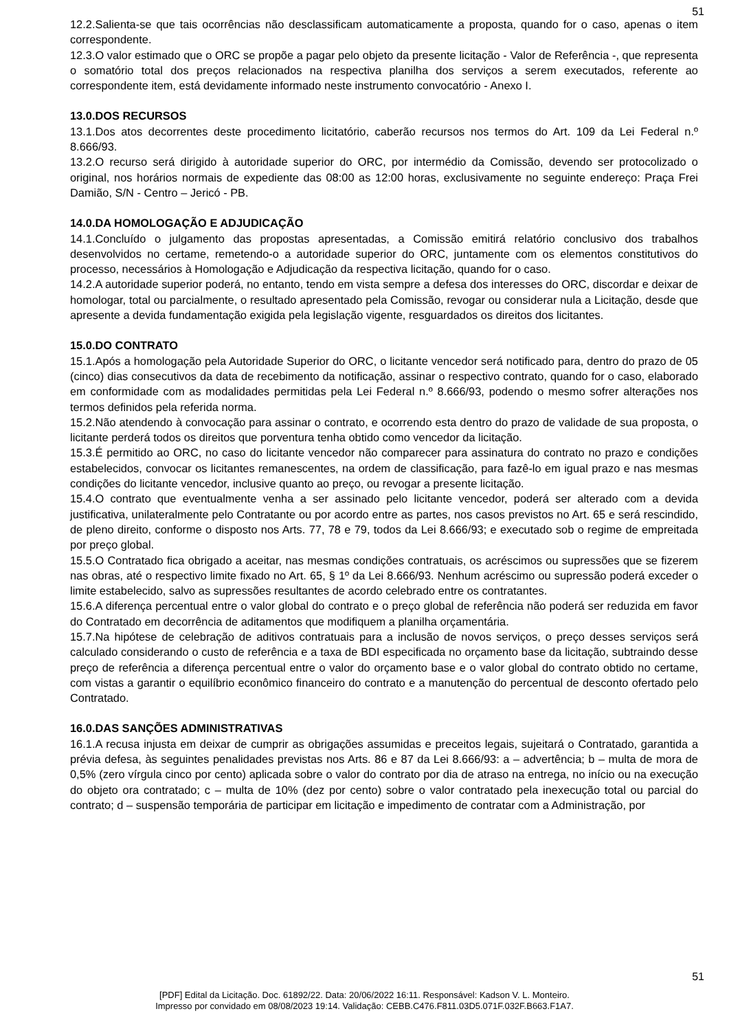51
12.2.Salienta-se que tais ocorrências não desclassificam automaticamente a proposta, quando for o caso, apenas o item correspondente.
12.3.O valor estimado que o ORC se propõe a pagar pelo objeto da presente licitação - Valor de Referência -, que representa o somatório total dos preços relacionados na respectiva planilha dos serviços a serem executados, referente ao correspondente item, está devidamente informado neste instrumento convocatório - Anexo I.
13.0.DOS RECURSOS
13.1.Dos atos decorrentes deste procedimento licitatório, caberão recursos nos termos do Art. 109 da Lei Federal n.º 8.666/93.
13.2.O recurso será dirigido à autoridade superior do ORC, por intermédio da Comissão, devendo ser protocolizado o original, nos horários normais de expediente das 08:00 as 12:00 horas, exclusivamente no seguinte endereço: Praça Frei Damião, S/N - Centro – Jericó - PB.
14.0.DA HOMOLOGAÇÃO E ADJUDICAÇÃO
14.1.Concluído o julgamento das propostas apresentadas, a Comissão emitirá relatório conclusivo dos trabalhos desenvolvidos no certame, remetendo-o a autoridade superior do ORC, juntamente com os elementos constitutivos do processo, necessários à Homologação e Adjudicação da respectiva licitação, quando for o caso.
14.2.A autoridade superior poderá, no entanto, tendo em vista sempre a defesa dos interesses do ORC, discordar e deixar de homologar, total ou parcialmente, o resultado apresentado pela Comissão, revogar ou considerar nula a Licitação, desde que apresente a devida fundamentação exigida pela legislação vigente, resguardados os direitos dos licitantes.
15.0.DO CONTRATO
15.1.Após a homologação pela Autoridade Superior do ORC, o licitante vencedor será notificado para, dentro do prazo de 05 (cinco) dias consecutivos da data de recebimento da notificação, assinar o respectivo contrato, quando for o caso, elaborado em conformidade com as modalidades permitidas pela Lei Federal n.º 8.666/93, podendo o mesmo sofrer alterações nos termos definidos pela referida norma.
15.2.Não atendendo à convocação para assinar o contrato, e ocorrendo esta dentro do prazo de validade de sua proposta, o licitante perderá todos os direitos que porventura tenha obtido como vencedor da licitação.
15.3.É permitido ao ORC, no caso do licitante vencedor não comparecer para assinatura do contrato no prazo e condições estabelecidos, convocar os licitantes remanescentes, na ordem de classificação, para fazê-lo em igual prazo e nas mesmas condições do licitante vencedor, inclusive quanto ao preço, ou revogar a presente licitação.
15.4.O contrato que eventualmente venha a ser assinado pelo licitante vencedor, poderá ser alterado com a devida justificativa, unilateralmente pelo Contratante ou por acordo entre as partes, nos casos previstos no Art. 65 e será rescindido, de pleno direito, conforme o disposto nos Arts. 77, 78 e 79, todos da Lei 8.666/93; e executado sob o regime de empreitada por preço global.
15.5.O Contratado fica obrigado a aceitar, nas mesmas condições contratuais, os acréscimos ou supressões que se fizerem nas obras, até o respectivo limite fixado no Art. 65, § 1º da Lei 8.666/93. Nenhum acréscimo ou supressão poderá exceder o limite estabelecido, salvo as supressões resultantes de acordo celebrado entre os contratantes.
15.6.A diferença percentual entre o valor global do contrato e o preço global de referência não poderá ser reduzida em favor do Contratado em decorrência de aditamentos que modifiquem a planilha orçamentária.
15.7.Na hipótese de celebração de aditivos contratuais para a inclusão de novos serviços, o preço desses serviços será calculado considerando o custo de referência e a taxa de BDI especificada no orçamento base da licitação, subtraindo desse preço de referência a diferença percentual entre o valor do orçamento base e o valor global do contrato obtido no certame, com vistas a garantir o equilíbrio econômico financeiro do contrato e a manutenção do percentual de desconto ofertado pelo Contratado.
16.0.DAS SANÇÕES ADMINISTRATIVAS
16.1.A recusa injusta em deixar de cumprir as obrigações assumidas e preceitos legais, sujeitará o Contratado, garantida a prévia defesa, às seguintes penalidades previstas nos Arts. 86 e 87 da Lei 8.666/93: a – advertência; b – multa de mora de 0,5% (zero vírgula cinco por cento) aplicada sobre o valor do contrato por dia de atraso na entrega, no início ou na execução do objeto ora contratado; c – multa de 10% (dez por cento) sobre o valor contratado pela inexecução total ou parcial do contrato; d – suspensão temporária de participar em licitação e impedimento de contratar com a Administração, por
51
[PDF] Edital da Licitação. Doc. 61892/22. Data: 20/06/2022 16:11. Responsável: Kadson V. L. Monteiro.
Impresso por convidado em 08/08/2023 19:14. Validação: CEBB.C476.F811.03D5.071F.032F.B663.F1A7.